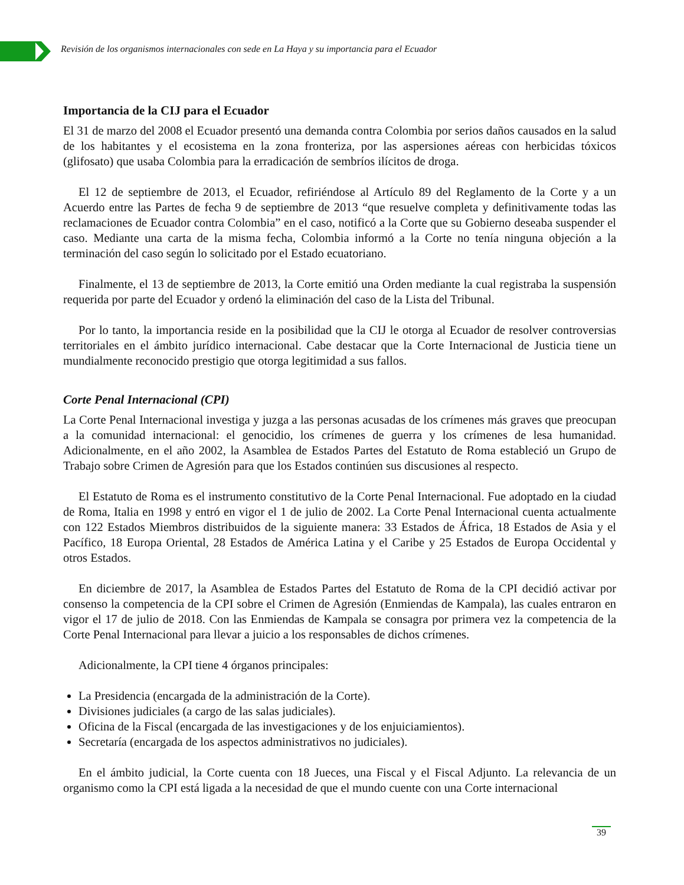Revisión de los organismos internacionales con sede en La Haya y su importancia para el Ecuador
Importancia de la CIJ para el Ecuador
El 31 de marzo del 2008 el Ecuador presentó una demanda contra Colombia por serios daños causados en la salud de los habitantes y el ecosistema en la zona fronteriza, por las aspersiones aéreas con herbicidas tóxicos (glifosato) que usaba Colombia para la erradicación de sembríos ilícitos de droga.
El 12 de septiembre de 2013, el Ecuador, refiriéndose al Artículo 89 del Reglamento de la Corte y a un Acuerdo entre las Partes de fecha 9 de septiembre de 2013 “que resuelve completa y definitivamente todas las reclamaciones de Ecuador contra Colombia” en el caso, notificó a la Corte que su Gobierno deseaba suspender el caso. Mediante una carta de la misma fecha, Colombia informó a la Corte no tenía ninguna objeción a la terminación del caso según lo solicitado por el Estado ecuatoriano.
Finalmente, el 13 de septiembre de 2013, la Corte emitió una Orden mediante la cual registraba la suspensión requerida por parte del Ecuador y ordenó la eliminación del caso de la Lista del Tribunal.
Por lo tanto, la importancia reside en la posibilidad que la CIJ le otorga al Ecuador de resolver controversias territoriales en el ámbito jurídico internacional. Cabe destacar que la Corte Internacional de Justicia tiene un mundialmente reconocido prestigio que otorga legitimidad a sus fallos.
Corte Penal Internacional (CPI)
La Corte Penal Internacional investiga y juzga a las personas acusadas de los crímenes más graves que preocupan a la comunidad internacional: el genocidio, los crímenes de guerra y los crímenes de lesa humanidad. Adicionalmente, en el año 2002, la Asamblea de Estados Partes del Estatuto de Roma estableció un Grupo de Trabajo sobre Crimen de Agresión para que los Estados continúen sus discusiones al respecto.
El Estatuto de Roma es el instrumento constitutivo de la Corte Penal Internacional. Fue adoptado en la ciudad de Roma, Italia en 1998 y entró en vigor el 1 de julio de 2002. La Corte Penal Internacional cuenta actualmente con 122 Estados Miembros distribuidos de la siguiente manera: 33 Estados de África, 18 Estados de Asia y el Pacífico, 18 Europa Oriental, 28 Estados de América Latina y el Caribe y 25 Estados de Europa Occidental y otros Estados.
En diciembre de 2017, la Asamblea de Estados Partes del Estatuto de Roma de la CPI decidió activar por consenso la competencia de la CPI sobre el Crimen de Agresión (Enmiendas de Kampala), las cuales entraron en vigor el 17 de julio de 2018. Con las Enmiendas de Kampala se consagra por primera vez la competencia de la Corte Penal Internacional para llevar a juicio a los responsables de dichos crímenes.
Adicionalmente, la CPI tiene 4 órganos principales:
La Presidencia (encargada de la administración de la Corte).
Divisiones judiciales (a cargo de las salas judiciales).
Oficina de la Fiscal (encargada de las investigaciones y de los enjuiciamientos).
Secretaría (encargada de los aspectos administrativos no judiciales).
En el ámbito judicial, la Corte cuenta con 18 Jueces, una Fiscal y el Fiscal Adjunto. La relevancia de un organismo como la CPI está ligada a la necesidad de que el mundo cuente con una Corte internacional
39